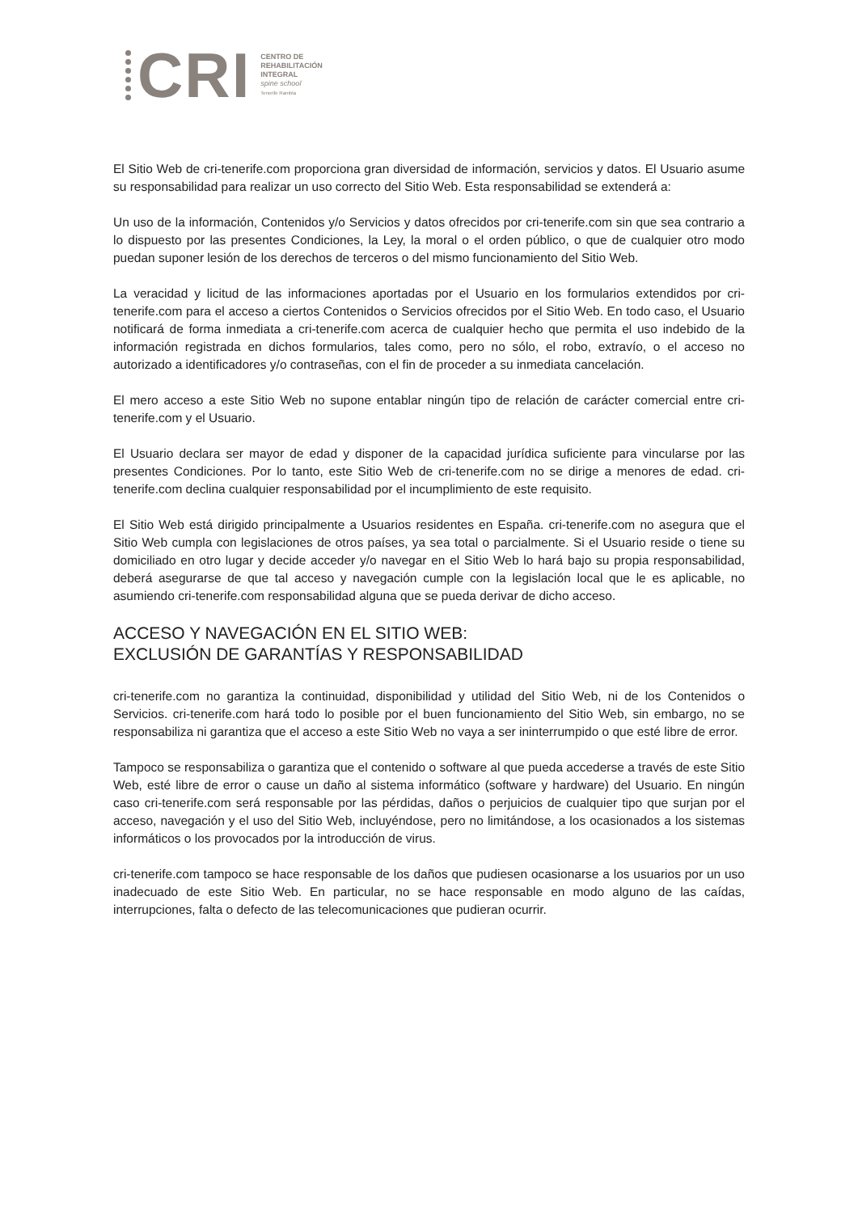CRI
CENTRO DE
REHABILITACIÓN
INTEGRAL
spine school
Tenerife Rambla
El Sitio Web de cri-tenerife.com proporciona gran diversidad de información, servicios y datos. El Usuario asume su responsabilidad para realizar un uso correcto del Sitio Web. Esta responsabilidad se extenderá a:
Un uso de la información, Contenidos y/o Servicios y datos ofrecidos por cri-tenerife.com sin que sea contrario a lo dispuesto por las presentes Condiciones, la Ley, la moral o el orden público, o que de cualquier otro modo puedan suponer lesión de los derechos de terceros o del mismo funcionamiento del Sitio Web.
La veracidad y licitud de las informaciones aportadas por el Usuario en los formularios extendidos por cri-tenerife.com para el acceso a ciertos Contenidos o Servicios ofrecidos por el Sitio Web. En todo caso, el Usuario notificará de forma inmediata a cri-tenerife.com acerca de cualquier hecho que permita el uso indebido de la información registrada en dichos formularios, tales como, pero no sólo, el robo, extravío, o el acceso no autorizado a identificadores y/o contraseñas, con el fin de proceder a su inmediata cancelación.
El mero acceso a este Sitio Web no supone entablar ningún tipo de relación de carácter comercial entre cri-tenerife.com y el Usuario.
El Usuario declara ser mayor de edad y disponer de la capacidad jurídica suficiente para vincularse por las presentes Condiciones. Por lo tanto, este Sitio Web de cri-tenerife.com no se dirige a menores de edad. cri-tenerife.com declina cualquier responsabilidad por el incumplimiento de este requisito.
El Sitio Web está dirigido principalmente a Usuarios residentes en España. cri-tenerife.com no asegura que el Sitio Web cumpla con legislaciones de otros países, ya sea total o parcialmente. Si el Usuario reside o tiene su domiciliado en otro lugar y decide acceder y/o navegar en el Sitio Web lo hará bajo su propia responsabilidad, deberá asegurarse de que tal acceso y navegación cumple con la legislación local que le es aplicable, no asumiendo cri-tenerife.com responsabilidad alguna que se pueda derivar de dicho acceso.
ACCESO Y NAVEGACIÓN EN EL SITIO WEB:
EXCLUSIÓN DE GARANTÍAS Y RESPONSABILIDAD
cri-tenerife.com no garantiza la continuidad, disponibilidad y utilidad del Sitio Web, ni de los Contenidos o Servicios. cri-tenerife.com hará todo lo posible por el buen funcionamiento del Sitio Web, sin embargo, no se responsabiliza ni garantiza que el acceso a este Sitio Web no vaya a ser ininterrumpido o que esté libre de error.
Tampoco se responsabiliza o garantiza que el contenido o software al que pueda accederse a través de este Sitio Web, esté libre de error o cause un daño al sistema informático (software y hardware) del Usuario. En ningún caso cri-tenerife.com será responsable por las pérdidas, daños o perjuicios de cualquier tipo que surjan por el acceso, navegación y el uso del Sitio Web, incluyéndose, pero no limitándose, a los ocasionados a los sistemas informáticos o los provocados por la introducción de virus.
cri-tenerife.com tampoco se hace responsable de los daños que pudiesen ocasionarse a los usuarios por un uso inadecuado de este Sitio Web. En particular, no se hace responsable en modo alguno de las caídas, interrupciones, falta o defecto de las telecomunicaciones que pudieran ocurrir.